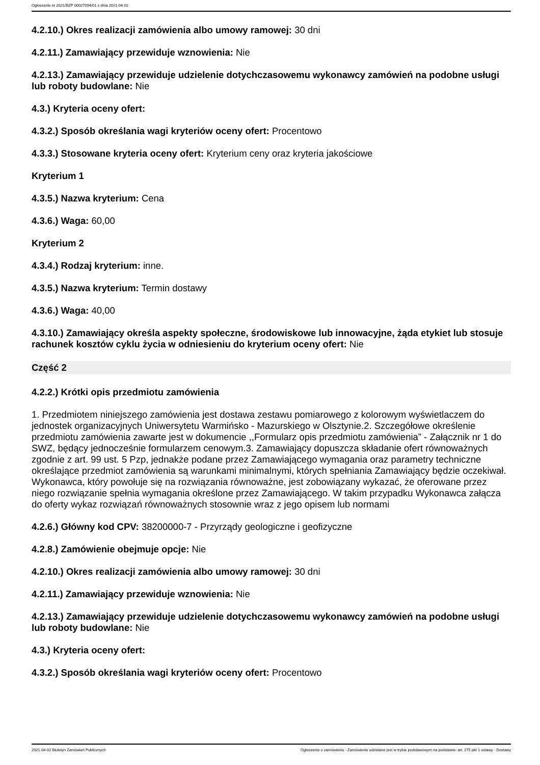Ogłoszenie nr 2021/BZP 00027094/01 z dnia 2021-04-02
4.2.10.) Okres realizacji zamówienia albo umowy ramowej: 30 dni
4.2.11.) Zamawiający przewiduje wznowienia: Nie
4.2.13.) Zamawiający przewiduje udzielenie dotychczasowemu wykonawcy zamówień na podobne usługi lub roboty budowlane: Nie
4.3.) Kryteria oceny ofert:
4.3.2.) Sposób określania wagi kryteriów oceny ofert: Procentowo
4.3.3.) Stosowane kryteria oceny ofert: Kryterium ceny oraz kryteria jakościowe
Kryterium 1
4.3.5.) Nazwa kryterium: Cena
4.3.6.) Waga: 60,00
Kryterium 2
4.3.4.) Rodzaj kryterium: inne.
4.3.5.) Nazwa kryterium: Termin dostawy
4.3.6.) Waga: 40,00
4.3.10.) Zamawiający określa aspekty społeczne, środowiskowe lub innowacyjne, żąda etykiet lub stosuje rachunek kosztów cyklu życia w odniesieniu do kryterium oceny ofert: Nie
Część 2
4.2.2.) Krótki opis przedmiotu zamówienia
1. Przedmiotem niniejszego zamówienia jest dostawa zestawu pomiarowego z kolorowym wyświetlaczem do jednostek organizacyjnych Uniwersytetu Warmińsko - Mazurskiego w Olsztynie.2. Szczegółowe określenie przedmiotu zamówienia zawarte jest w dokumencie ,,Formularz opis przedmiotu zamówienia” - Załącznik nr 1 do SWZ, będący jednocześnie formularzem cenowym.3. Zamawiający dopuszcza składanie ofert równoważnych zgodnie z art. 99 ust. 5 Pzp, jednakże podane przez Zamawiającego wymagania oraz parametry techniczne określające przedmiot zamówienia są warunkami minimalnymi, których spełniania Zamawiający będzie oczekiwał. Wykonawca, który powołuje się na rozwiązania równoważne, jest zobowiązany wykazać, że oferowane przez niego rozwiązanie spełnia wymagania określone przez Zamawiającego. W takim przypadku Wykonawca załącza do oferty wykaz rozwiązań równoważnych stosownie wraz z jego opisem lub normami
4.2.6.) Główny kod CPV: 38200000-7 - Przyrządy geologiczne i geofizyczne
4.2.8.) Zamówienie obejmuje opcje: Nie
4.2.10.) Okres realizacji zamówienia albo umowy ramowej: 30 dni
4.2.11.) Zamawiający przewiduje wznowienia: Nie
4.2.13.) Zamawiający przewiduje udzielenie dotychczasowemu wykonawcy zamówień na podobne usługi lub roboty budowlane: Nie
4.3.) Kryteria oceny ofert:
4.3.2.) Sposób określania wagi kryteriów oceny ofert: Procentowo
2021-04-02 Biuletyn Zamówień Publicznych Ogłoszenie o zamówieniu - Zamówienie udzielane jest w trybie podstawowym na podstawie: art. 275 pkt 1 ustawy - Dostawy